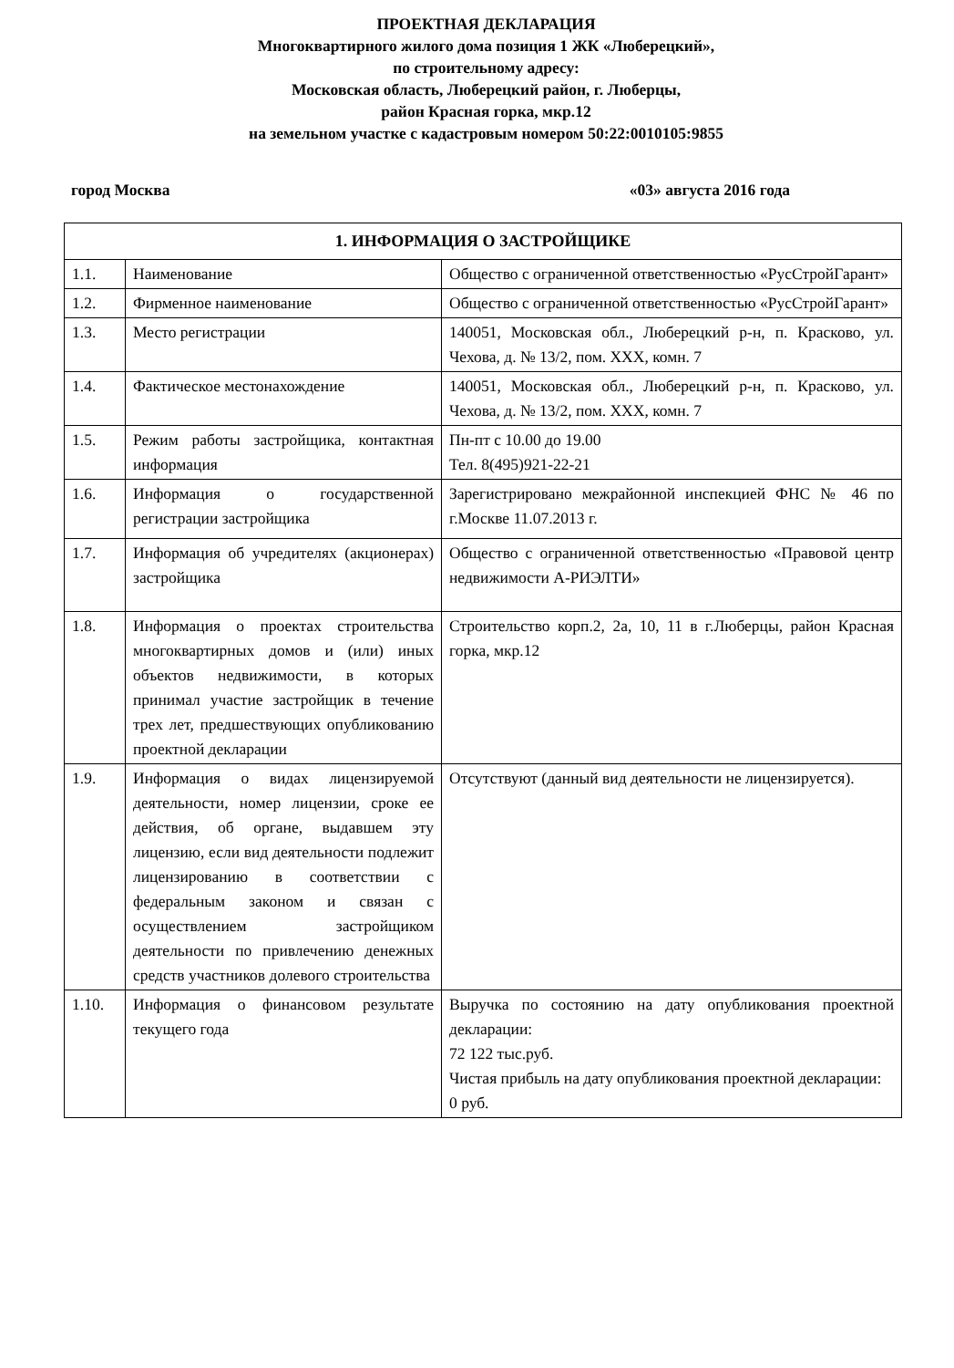ПРОЕКТНАЯ ДЕКЛАРАЦИЯ
Многоквартирного жилого дома позиция 1 ЖК «Люберецкий»,
по строительному адресу:
Московская область, Люберецкий район, г. Люберцы,
район Красная горка, мкр.12
на земельном участке с кадастровым номером 50:22:0010105:9855
город Москва «03» августа 2016 года
| 1. ИНФОРМАЦИЯ О ЗАСТРОЙЩИКЕ | | |
| --- | --- | --- |
| 1.1. | Наименование | Общество с ограниченной ответственностью «РусСтройГарант» |
| 1.2. | Фирменное наименование | Общество с ограниченной ответственностью «РусСтройГарант» |
| 1.3. | Место регистрации | 140051, Московская обл., Люберецкий р-н, п. Красково, ул. Чехова, д. № 13/2, пом. XXX, комн. 7 |
| 1.4. | Фактическое местонахождение | 140051, Московская обл., Люберецкий р-н, п. Красково, ул. Чехова, д. № 13/2, пом. XXX, комн. 7 |
| 1.5. | Режим работы застройщика, контактная информация | Пн-пт с 10.00 до 19.00 Тел. 8(495)921-22-21 |
| 1.6. | Информация о государственной регистрации застройщика | Зарегистрировано межрайонной инспекцией ФНС № 46 по г.Москве 11.07.2013 г. |
| 1.7. | Информация об учредителях (акционерах) застройщика | Общество с ограниченной ответственностью «Правовой центр недвижимости А-РИЭЛТИ» |
| 1.8. | Информация о проектах строительства многоквартирных домов и (или) иных объектов недвижимости, в которых принимал участие застройщик в течение трех лет, предшествующих опубликованию проектной декларации | Строительство корп.2, 2а, 10, 11 в г.Люберцы, район Красная горка, мкр.12 |
| 1.9. | Информация о видах лицензируемой деятельности, номер лицензии, сроке ее действия, об органе, выдавшем эту лицензию, если вид деятельности подлежит лицензированию в соответствии с федеральным законом и связан с осуществлением застройщиком деятельности по привлечению денежных средств участников долевого строительства | Отсутствуют (данный вид деятельности не лицензируется). |
| 1.10. | Информация о финансовом результате текущего года | Выручка по состоянию на дату опубликования проектной декларации: 72 122 тыс.руб. Чистая прибыль на дату опубликования проектной декларации: 0 руб. |